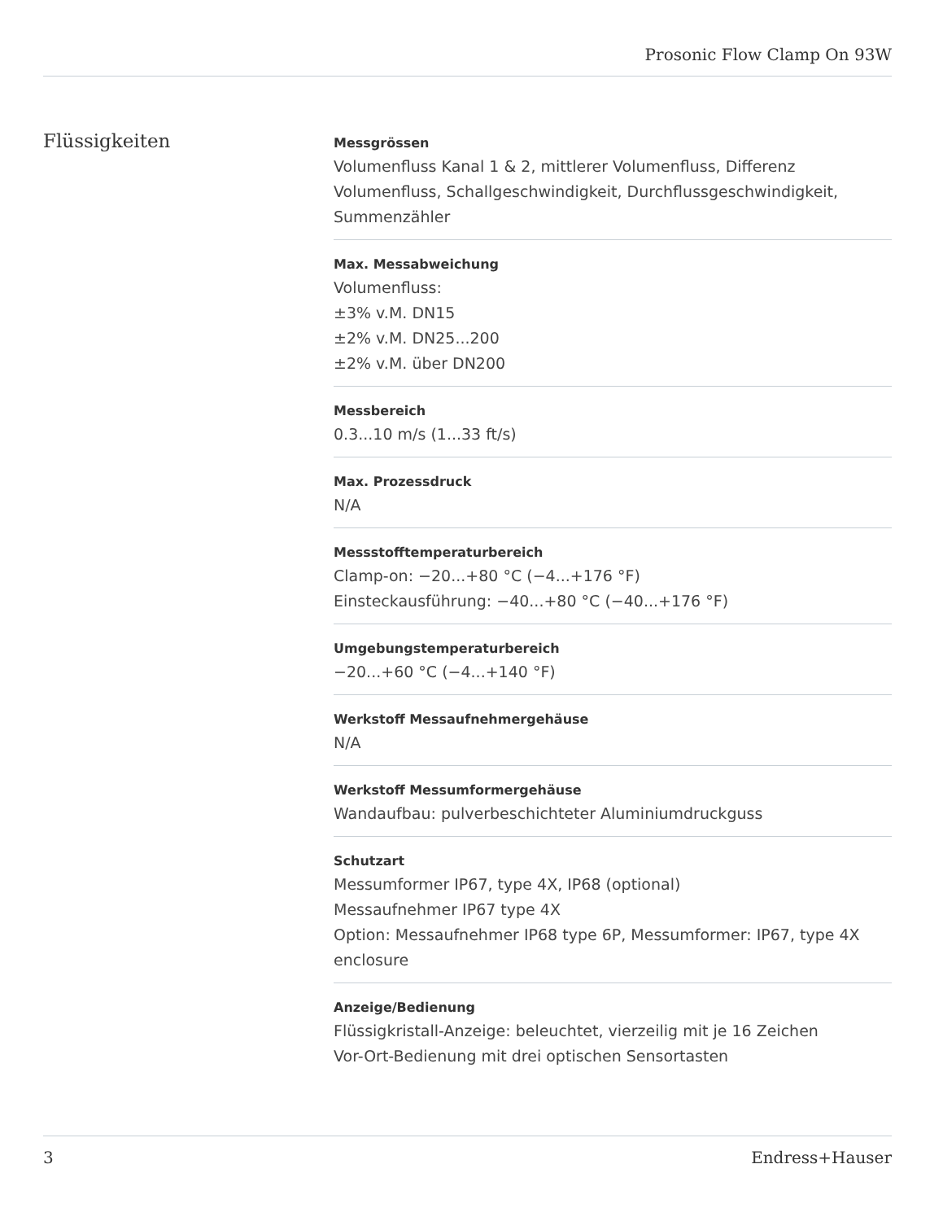Prosonic Flow Clamp On 93W
Flüssigkeiten
Messgrössen
Volumenfluss Kanal 1 & 2, mittlerer Volumenfluss, Differenz Volumenfluss, Schallgeschwindigkeit, Durchflussgeschwindigkeit, Summenzähler
Max. Messabweichung
Volumenfluss:
±3% v.M. DN15
±2% v.M. DN25...200
±2% v.M. über DN200
Messbereich
0.3...10 m/s (1...33 ft/s)
Max. Prozessdruck
N/A
Messstofftemperaturbereich
Clamp-on: −20...+80 °C (−4...+176 °F)
Einsteckausführung: −40...+80 °C (−40...+176 °F)
Umgebungstemperaturbereich
−20...+60 °C (−4...+140 °F)
Werkstoff Messaufnehmergehäuse
N/A
Werkstoff Messumformergehäuse
Wandaufbau: pulverbeschichteter Aluminiumdruckguss
Schutzart
Messumformer IP67, type 4X, IP68 (optional)
Messaufnehmer IP67 type 4X
Option: Messaufnehmer IP68 type 6P, Messumformer: IP67, type 4X enclosure
Anzeige/Bedienung
Flüssigkristall-Anzeige: beleuchtet, vierzeilig mit je 16 Zeichen
Vor-Ort-Bedienung mit drei optischen Sensortasten
3 Endress+Hauser